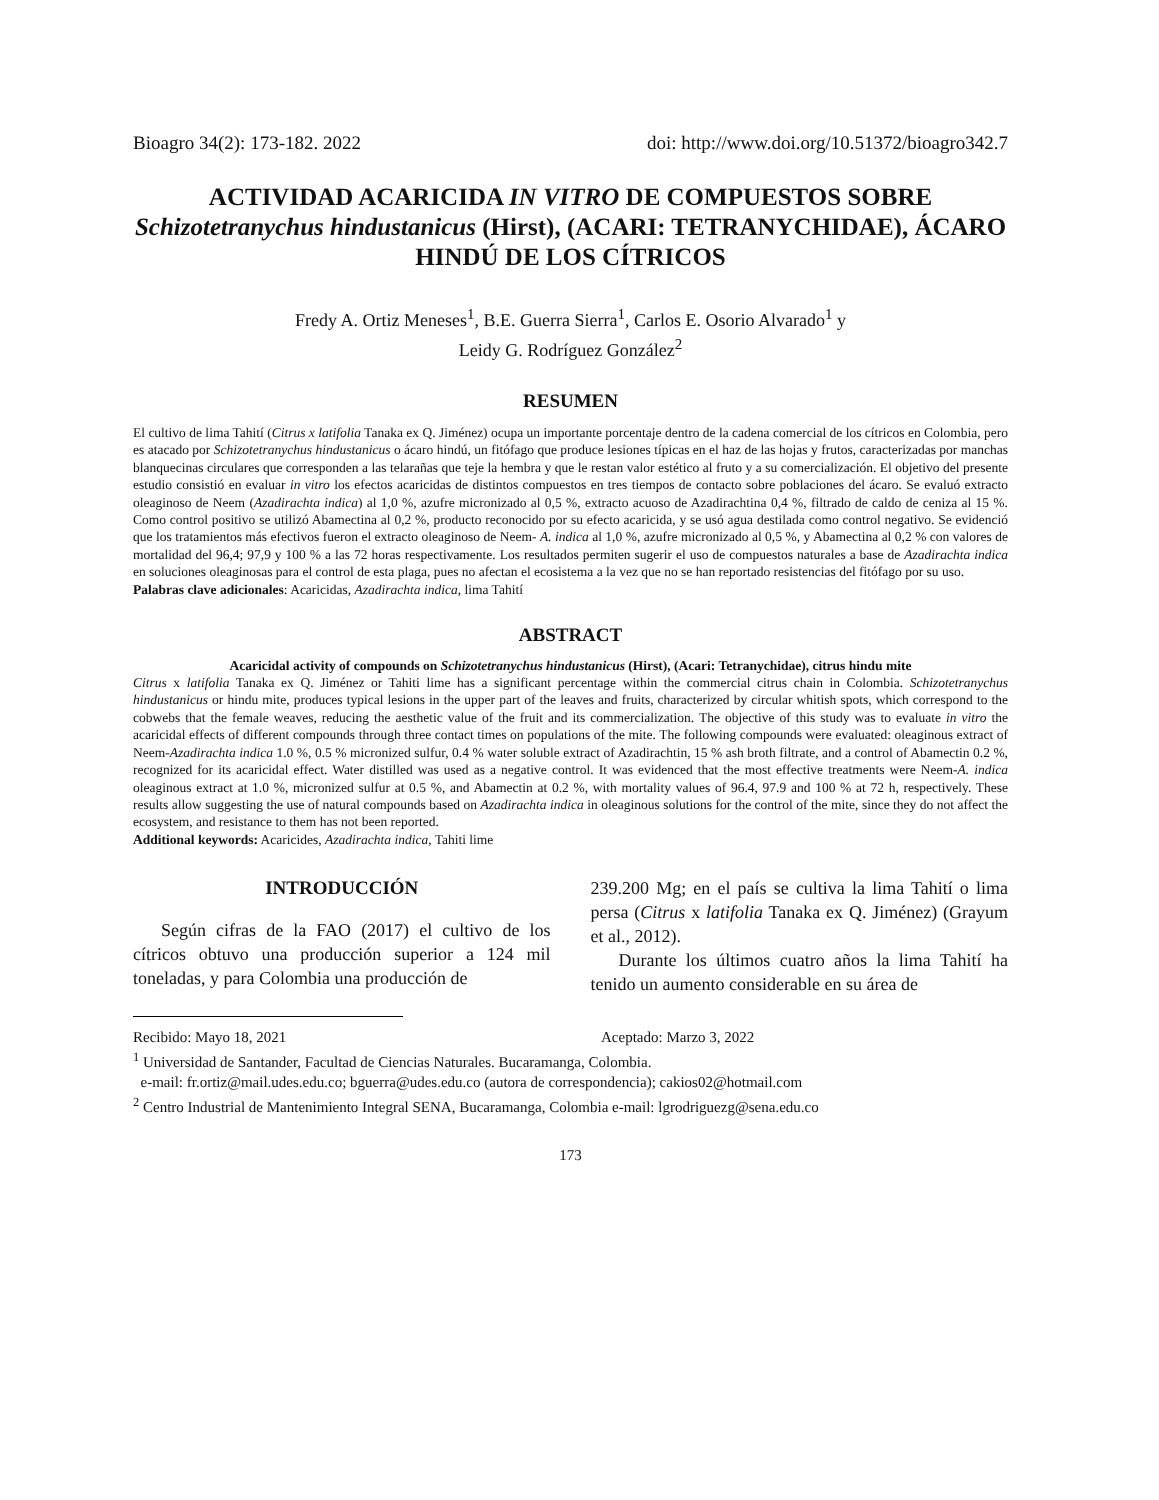Bioagro 34(2): 173-182. 2022 doi: http://www.doi.org/10.51372/bioagro342.7
ACTIVIDAD ACARICIDA IN VITRO DE COMPUESTOS SOBRE Schizotetranychus hindustanicus (Hirst), (ACARI: TETRANYCHIDAE), ÁCARO HINDÚ DE LOS CÍTRICOS
Fredy A. Ortiz Meneses<sup>1</sup>, B.E. Guerra Sierra<sup>1</sup>, Carlos E. Osorio Alvarado<sup>1</sup> y
Leidy G. Rodríguez González<sup>2</sup>
RESUMEN
El cultivo de lima Tahití (Citrus x latifolia Tanaka ex Q. Jiménez) ocupa un importante porcentaje dentro de la cadena comercial de los cítricos en Colombia, pero es atacado por Schizotetranychus hindustanicus o ácaro hindú, un fitófago que produce lesiones típicas en el haz de las hojas y frutos, caracterizadas por manchas blanquecinas circulares que corresponden a las telarañas que teje la hembra y que le restan valor estético al fruto y a su comercialización. El objetivo del presente estudio consistió en evaluar in vitro los efectos acaricidas de distintos compuestos en tres tiempos de contacto sobre poblaciones del ácaro. Se evaluó extracto oleaginoso de Neem (Azadirachta indica) al 1,0 %, azufre micronizado al 0,5 %, extracto acuoso de Azadirachtina 0,4 %, filtrado de caldo de ceniza al 15 %. Como control positivo se utilizó Abamectina al 0,2 %, producto reconocido por su efecto acaricida, y se usó agua destilada como control negativo. Se evidenció que los tratamientos más efectivos fueron el extracto oleaginoso de Neem- A. indica al 1,0 %, azufre micronizado al 0,5 %, y Abamectina al 0,2 % con valores de mortalidad del 96,4; 97,9 y 100 % a las 72 horas respectivamente. Los resultados permiten sugerir el uso de compuestos naturales a base de Azadirachta indica en soluciones oleaginosas para el control de esta plaga, pues no afectan el ecosistema a la vez que no se han reportado resistencias del fitófago por su uso.
Palabras clave adicionales: Acaricidas, Azadirachta indica, lima Tahití
ABSTRACT
Acaricidal activity of compounds on Schizotetranychus hindustanicus (Hirst), (Acari: Tetranychidae), citrus hindu mite
Citrus x latifolia Tanaka ex Q. Jiménez or Tahiti lime has a significant percentage within the commercial citrus chain in Colombia. Schizotetranychus hindustanicus or hindu mite, produces typical lesions in the upper part of the leaves and fruits, characterized by circular whitish spots, which correspond to the cobwebs that the female weaves, reducing the aesthetic value of the fruit and its commercialization. The objective of this study was to evaluate in vitro the acaricidal effects of different compounds through three contact times on populations of the mite. The following compounds were evaluated: oleaginous extract of Neem-Azadirachta indica 1.0 %, 0.5 % micronized sulfur, 0.4 % water soluble extract of Azadirachtin, 15 % ash broth filtrate, and a control of Abamectin 0.2 %, recognized for its acaricidal effect. Water distilled was used as a negative control. It was evidenced that the most effective treatments were Neem-A. indica oleaginous extract at 1.0 %, micronized sulfur at 0.5 %, and Abamectin at 0.2 %, with mortality values of 96.4, 97.9 and 100 % at 72 h, respectively. These results allow suggesting the use of natural compounds based on Azadirachta indica in oleaginous solutions for the control of the mite, since they do not affect the ecosystem, and resistance to them has not been reported.
Additional keywords: Acaricides, Azadirachta indica, Tahiti lime
INTRODUCCIÓN
Según cifras de la FAO (2017) el cultivo de los cítricos obtuvo una producción superior a 124 mil toneladas, y para Colombia una producción de
239.200 Mg; en el país se cultiva la lima Tahití o lima persa (Citrus x latifolia Tanaka ex Q. Jiménez) (Grayum et al., 2012).
Durante los últimos cuatro años la lima Tahití ha tenido un aumento considerable en su área de
Recibido: Mayo 18, 2021 Aceptado: Marzo 3, 2022
<sup>1</sup> Universidad de Santander, Facultad de Ciencias Naturales. Bucaramanga, Colombia.
e-mail: fr.ortiz@mail.udes.edu.co; bguerra@udes.edu.co (autora de correspondencia); cakios02@hotmail.com
<sup>2</sup> Centro Industrial de Mantenimiento Integral SENA, Bucaramanga, Colombia e-mail: lgrodriguezg@sena.edu.co
173